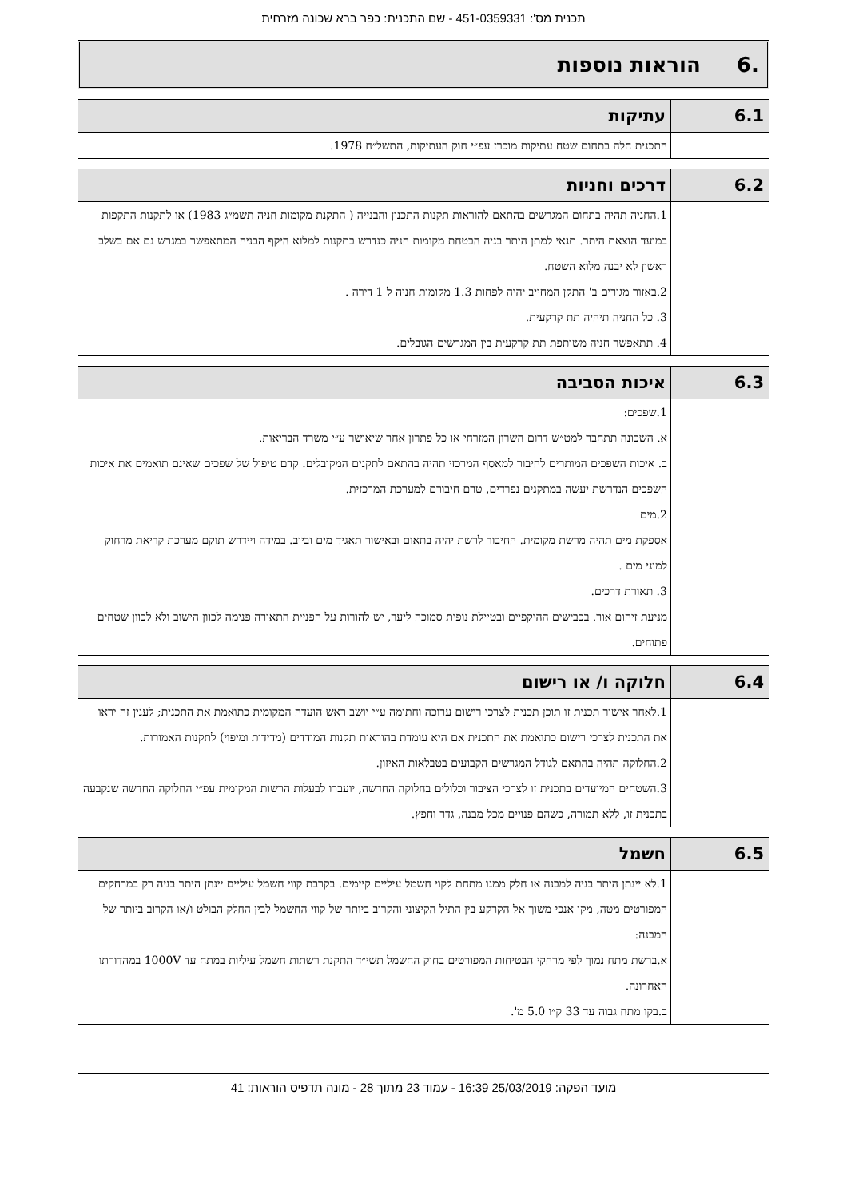תכנית מס': 451-0359331 - שם התכנית: כפר ברא שכונה מזרחית
.6 הוראות נוספות
| 6.1 | עתיקות |
| --- | --- |
| | התכנית חלה בתחום שטח עתיקות מוכרז עפ״י חוק העתיקות, התשל״ח 1978. |
| 6.2 | דרכים וחניות |
| --- | --- |
| | 1.החניה תהיה בתחום המגרשים בהתאם להוראות תקנות התכנון והבנייה ( התקנת מקומות חניה תשמ״ג 1983) או לתקנות התקפות במועד הוצאת היתר. תנאי למתן היתר בניה הבטחת מקומות חניה כנדרש בתקנות למלוא היקף הבניה המתאפשר במגרש גם אם בשלב ראשון לא יבנה מלוא השטח. 2.באזור מגורים ב' התקן המחייב יהיה לפחות 1.3 מקומות חניה ל 1 דירה . 3. כל החניה תיהיה תת קרקעית. 4. תתאפשר חניה משותפת תת קרקעית בין המגרשים הגובלים. |
| 6.3 | איכות הסביבה |
| --- | --- |
| | 1.שפכים: א. השכונה תתחבר למט״ש דרום השרון המזרחי או כל פתרון אחר שיאושר ע״י משרד הבריאות. ב. איכות השפכים המותרים לחיבור למאסף המרכזי תהיה בהתאם לתקנים המקובלים. קדם טיפול של שפכים שאינם תואמים את איכות השפכים הנדרשת יעשה במתקנים נפרדים, טרם חיבורם למערכת המרכזית. 2.מים אספקת מים תהיה מרשת מקומית. החיבור לרשת יהיה בתאום ובאישור תאגיד מים וביוב. במידה ויידרש תוקם מערכת קריאת מרחוק למוני מים . 3. תאורת דרכים. מניעת זיהום אור. בכבישים ההיקפיים ובטיילת נופית סמוכה ליער, יש להורות על הפניית התאורה פנימה לכוון הישוב ולא לכוון שטחים פתוחים. |
| 6.4 | חלוקה ו/ או רישום |
| --- | --- |
| | 1.לאחר אישור תכנית זו תוכן תכנית לצרכי רישום ערוכה וחתומה ע״י יושב ראש הועדה המקומית כתואמת את התכנית; לענין זה יראו את התכנית לצרכי רישום כתואמת את התכנית אם היא עומדת בהוראות תקנות המודדים (מדידות ומיפוי) לתקנות האמורות. 2.החלוקה תהיה בהתאם לגודל המגרשים הקבועים בטבלאות האיזון. 3.השטחים המיועדים בתכנית זו לצרכי הציבור וכלולים בחלוקה החדשה, יועברו לבעלות הרשות המקומית עפ״י החלוקה החדשה שנקבעה בתכנית זו, ללא תמורה, כשהם פנויים מכל מבנה, גדר וחפץ. |
| 6.5 | חשמל |
| --- | --- |
| | 1.לא יינתן היתר בניה למבנה או חלק ממנו מתחת לקוי חשמל עיליים קיימים. בקרבת קווי חשמל עיליים יינתן היתר בניה רק במרחקים המפורטים מטה, מקו אנכי משוך אל הקרקע בין התיל הקיצוני והקרוב ביותר של קווי החשמל לבין החלק הבולט ו/או הקרוב ביותר של המבנה: א.ברשת מתח נמוך לפי מרחקי הבטיחות המפורטים בחוק החשמל תשי״ד התקנת רשתות חשמל עיליות במתח עד 1000V במהדורתו האחרונה. ב.בקו מתח גבוה עד 33 ק״ו 5.0 מ'. |
מועד הפקה: 25/03/2019 16:39 - עמוד 23 מתוך 28 - מונה תדפיס הוראות: 41